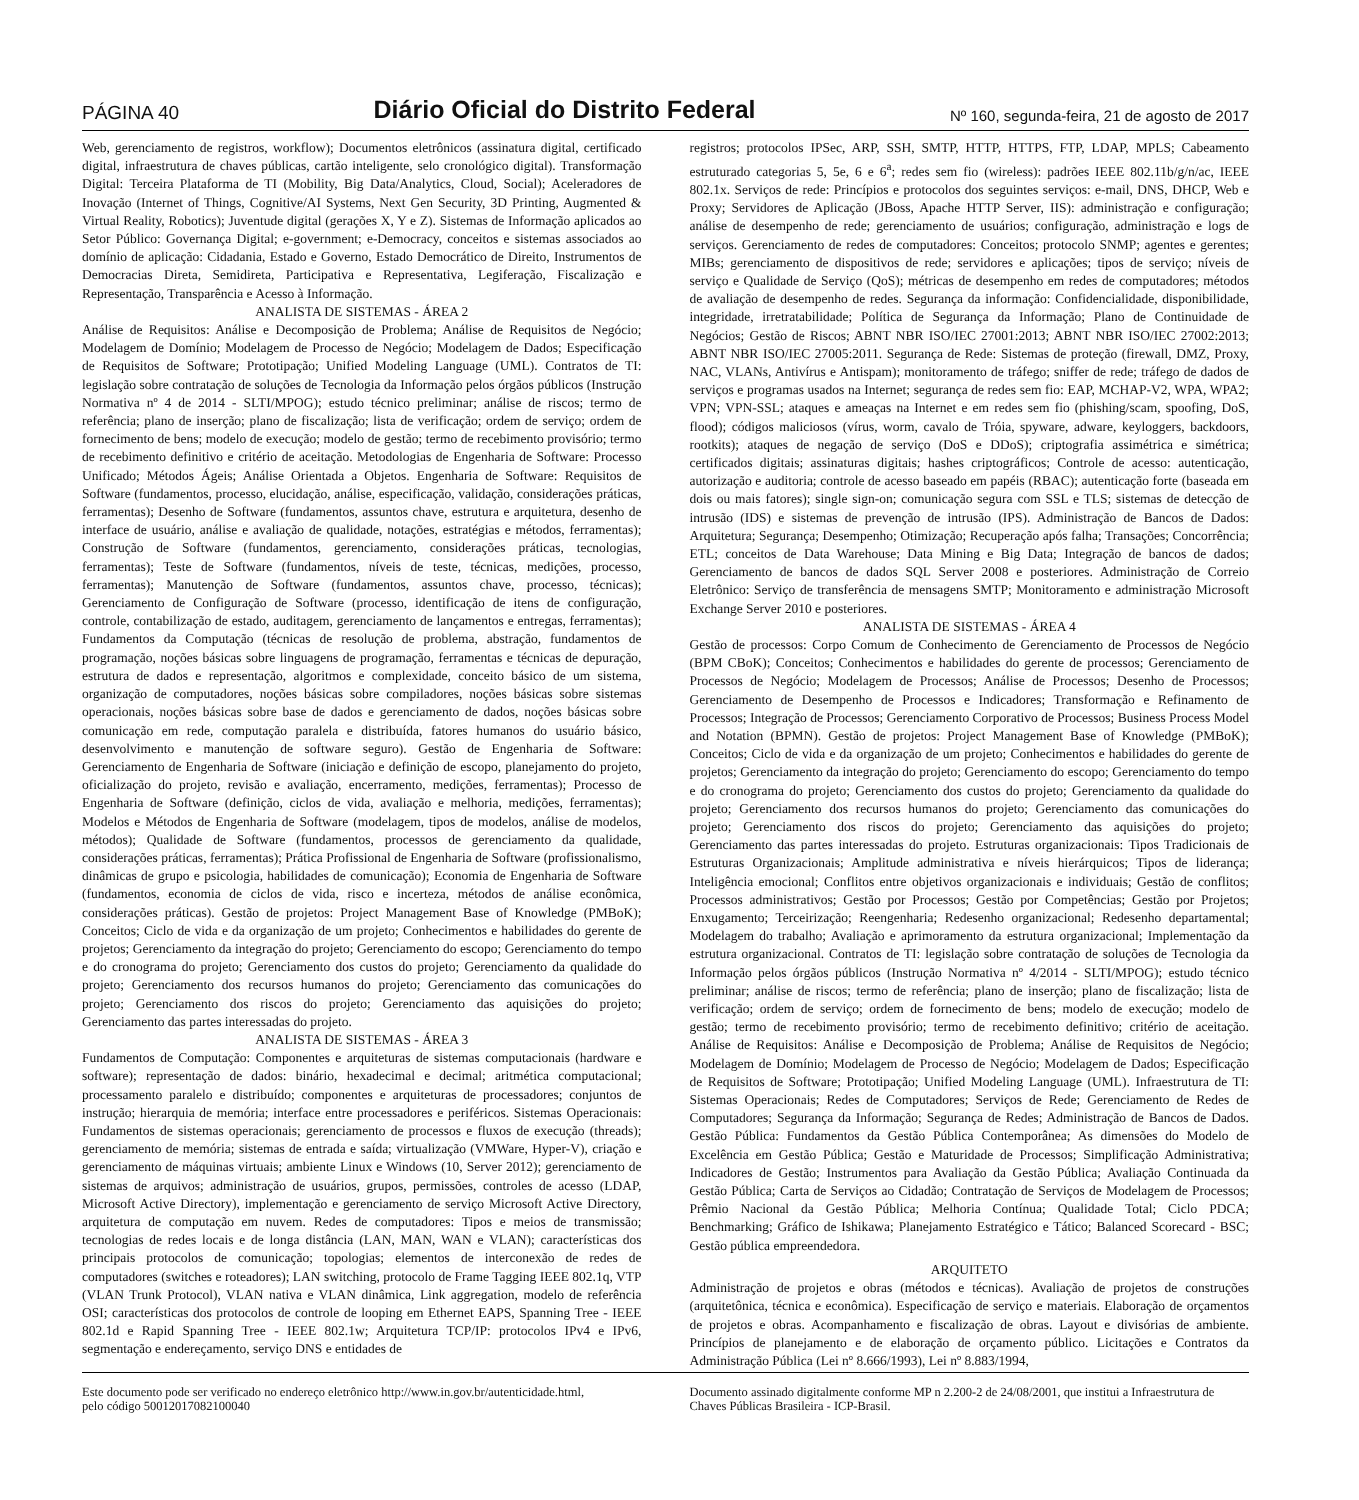PÁGINA 40 Diário Oficial do Distrito Federal Nº 160, segunda-feira, 21 de agosto de 2017
Web, gerenciamento de registros, workflow); Documentos eletrônicos (assinatura digital, certificado digital, infraestrutura de chaves públicas, cartão inteligente, selo cronológico digital). Transformação Digital: Terceira Plataforma de TI (Mobility, Big Data/Analytics, Cloud, Social); Aceleradores de Inovação (Internet of Things, Cognitive/AI Systems, Next Gen Security, 3D Printing, Augmented & Virtual Reality, Robotics); Juventude digital (gerações X, Y e Z). Sistemas de Informação aplicados ao Setor Público: Governança Digital; e-government; e-Democracy, conceitos e sistemas associados ao domínio de aplicação: Cidadania, Estado e Governo, Estado Democrático de Direito, Instrumentos de Democracias Direta, Semidireta, Participativa e Representativa, Legiferação, Fiscalização e Representação, Transparência e Acesso à Informação.
ANALISTA DE SISTEMAS - ÁREA 2
Análise de Requisitos: Análise e Decomposição de Problema; Análise de Requisitos de Negócio; Modelagem de Domínio; Modelagem de Processo de Negócio; Modelagem de Dados; Especificação de Requisitos de Software; Prototipação; Unified Modeling Language (UML). Contratos de TI: legislação sobre contratação de soluções de Tecnologia da Informação pelos órgãos públicos (Instrução Normativa nº 4 de 2014 - SLTI/MPOG); estudo técnico preliminar; análise de riscos; termo de referência; plano de inserção; plano de fiscalização; lista de verificação; ordem de serviço; ordem de fornecimento de bens; modelo de execução; modelo de gestão; termo de recebimento provisório; termo de recebimento definitivo e critério de aceitação. Metodologias de Engenharia de Software: Processo Unificado; Métodos Ágeis; Análise Orientada a Objetos. Engenharia de Software: Requisitos de Software (fundamentos, processo, elucidação, análise, especificação, validação, considerações práticas, ferramentas); Desenho de Software (fundamentos, assuntos chave, estrutura e arquitetura, desenho de interface de usuário, análise e avaliação de qualidade, notações, estratégias e métodos, ferramentas); Construção de Software (fundamentos, gerenciamento, considerações práticas, tecnologias, ferramentas); Teste de Software (fundamentos, níveis de teste, técnicas, medições, processo, ferramentas); Manutenção de Software (fundamentos, assuntos chave, processo, técnicas); Gerenciamento de Configuração de Software (processo, identificação de itens de configuração, controle, contabilização de estado, auditagem, gerenciamento de lançamentos e entregas, ferramentas); Fundamentos da Computação (técnicas de resolução de problema, abstração, fundamentos de programação, noções básicas sobre linguagens de programação, ferramentas e técnicas de depuração, estrutura de dados e representação, algoritmos e complexidade, conceito básico de um sistema, organização de computadores, noções básicas sobre compiladores, noções básicas sobre sistemas operacionais, noções básicas sobre base de dados e gerenciamento de dados, noções básicas sobre comunicação em rede, computação paralela e distribuída, fatores humanos do usuário básico, desenvolvimento e manutenção de software seguro). Gestão de Engenharia de Software: Gerenciamento de Engenharia de Software (iniciação e definição de escopo, planejamento do projeto, oficialização do projeto, revisão e avaliação, encerramento, medições, ferramentas); Processo de Engenharia de Software (definição, ciclos de vida, avaliação e melhoria, medições, ferramentas); Modelos e Métodos de Engenharia de Software (modelagem, tipos de modelos, análise de modelos, métodos); Qualidade de Software (fundamentos, processos de gerenciamento da qualidade, considerações práticas, ferramentas); Prática Profissional de Engenharia de Software (profissionalismo, dinâmicas de grupo e psicologia, habilidades de comunicação); Economia de Engenharia de Software (fundamentos, economia de ciclos de vida, risco e incerteza, métodos de análise econômica, considerações práticas). Gestão de projetos: Project Management Base of Knowledge (PMBoK); Conceitos; Ciclo de vida e da organização de um projeto; Conhecimentos e habilidades do gerente de projetos; Gerenciamento da integração do projeto; Gerenciamento do escopo; Gerenciamento do tempo e do cronograma do projeto; Gerenciamento dos custos do projeto; Gerenciamento da qualidade do projeto; Gerenciamento dos recursos humanos do projeto; Gerenciamento das comunicações do projeto; Gerenciamento dos riscos do projeto; Gerenciamento das aquisições do projeto; Gerenciamento das partes interessadas do projeto.
ANALISTA DE SISTEMAS - ÁREA 3
Fundamentos de Computação: Componentes e arquiteturas de sistemas computacionais (hardware e software); representação de dados: binário, hexadecimal e decimal; aritmética computacional; processamento paralelo e distribuído; componentes e arquiteturas de processadores; conjuntos de instrução; hierarquia de memória; interface entre processadores e periféricos. Sistemas Operacionais: Fundamentos de sistemas operacionais; gerenciamento de processos e fluxos de execução (threads); gerenciamento de memória; sistemas de entrada e saída; virtualização (VMWare, Hyper-V), criação e gerenciamento de máquinas virtuais; ambiente Linux e Windows (10, Server 2012); gerenciamento de sistemas de arquivos; administração de usuários, grupos, permissões, controles de acesso (LDAP, Microsoft Active Directory), implementação e gerenciamento de serviço Microsoft Active Directory, arquitetura de computação em nuvem. Redes de computadores: Tipos e meios de transmissão; tecnologias de redes locais e de longa distância (LAN, MAN, WAN e VLAN); características dos principais protocolos de comunicação; topologias; elementos de interconexão de redes de computadores (switches e roteadores); LAN switching, protocolo de Frame Tagging IEEE 802.1q, VTP (VLAN Trunk Protocol), VLAN nativa e VLAN dinâmica, Link aggregation, modelo de referência OSI; características dos protocolos de controle de looping em Ethernet EAPS, Spanning Tree - IEEE 802.1d e Rapid Spanning Tree - IEEE 802.1w; Arquitetura TCP/IP: protocolos IPv4 e IPv6, segmentação e endereçamento, serviço DNS e entidades de
registros; protocolos IPSec, ARP, SSH, SMTP, HTTP, HTTPS, FTP, LDAP, MPLS; Cabeamento estruturado categorias 5, 5e, 6 e 6<sup>a</sup>; redes sem fio (wireless): padrões IEEE 802.11b/g/n/ac, IEEE 802.1x. Serviços de rede: Princípios e protocolos dos seguintes serviços: e-mail, DNS, DHCP, Web e Proxy; Servidores de Aplicação (JBoss, Apache HTTP Server, IIS): administração e configuração; análise de desempenho de rede; gerenciamento de usuários; configuração, administração e logs de serviços. Gerenciamento de redes de computadores: Conceitos; protocolo SNMP; agentes e gerentes; MIBs; gerenciamento de dispositivos de rede; servidores e aplicações; tipos de serviço; níveis de serviço e Qualidade de Serviço (QoS); métricas de desempenho em redes de computadores; métodos de avaliação de desempenho de redes. Segurança da informação: Confidencialidade, disponibilidade, integridade, irretratabilidade; Política de Segurança da Informação; Plano de Continuidade de Negócios; Gestão de Riscos; ABNT NBR ISO/IEC 27001:2013; ABNT NBR ISO/IEC 27002:2013; ABNT NBR ISO/IEC 27005:2011. Segurança de Rede: Sistemas de proteção (firewall, DMZ, Proxy, NAC, VLANs, Antivírus e Antispam); monitoramento de tráfego; sniffer de rede; tráfego de dados de serviços e programas usados na Internet; segurança de redes sem fio: EAP, MCHAP-V2, WPA, WPA2; VPN; VPN-SSL; ataques e ameaças na Internet e em redes sem fio (phishing/scam, spoofing, DoS, flood); códigos maliciosos (vírus, worm, cavalo de Tróia, spyware, adware, keyloggers, backdoors, rootkits); ataques de negação de serviço (DoS e DDoS); criptografia assimétrica e simétrica; certificados digitais; assinaturas digitais; hashes criptográficos; Controle de acesso: autenticação, autorização e auditoria; controle de acesso baseado em papéis (RBAC); autenticação forte (baseada em dois ou mais fatores); single sign-on; comunicação segura com SSL e TLS; sistemas de detecção de intrusão (IDS) e sistemas de prevenção de intrusão (IPS). Administração de Bancos de Dados: Arquitetura; Segurança; Desempenho; Otimização; Recuperação após falha; Transações; Concorrência; ETL; conceitos de Data Warehouse; Data Mining e Big Data; Integração de bancos de dados; Gerenciamento de bancos de dados SQL Server 2008 e posteriores. Administração de Correio Eletrônico: Serviço de transferência de mensagens SMTP; Monitoramento e administração Microsoft Exchange Server 2010 e posteriores.
ANALISTA DE SISTEMAS - ÁREA 4
Gestão de processos: Corpo Comum de Conhecimento de Gerenciamento de Processos de Negócio (BPM CBoK); Conceitos; Conhecimentos e habilidades do gerente de processos; Gerenciamento de Processos de Negócio; Modelagem de Processos; Análise de Processos; Desenho de Processos; Gerenciamento de Desempenho de Processos e Indicadores; Transformação e Refinamento de Processos; Integração de Processos; Gerenciamento Corporativo de Processos; Business Process Model and Notation (BPMN). Gestão de projetos: Project Management Base of Knowledge (PMBoK); Conceitos; Ciclo de vida e da organização de um projeto; Conhecimentos e habilidades do gerente de projetos; Gerenciamento da integração do projeto; Gerenciamento do escopo; Gerenciamento do tempo e do cronograma do projeto; Gerenciamento dos custos do projeto; Gerenciamento da qualidade do projeto; Gerenciamento dos recursos humanos do projeto; Gerenciamento das comunicações do projeto; Gerenciamento dos riscos do projeto; Gerenciamento das aquisições do projeto; Gerenciamento das partes interessadas do projeto. Estruturas organizacionais: Tipos Tradicionais de Estruturas Organizacionais; Amplitude administrativa e níveis hierárquicos; Tipos de liderança; Inteligência emocional; Conflitos entre objetivos organizacionais e individuais; Gestão de conflitos; Processos administrativos; Gestão por Processos; Gestão por Competências; Gestão por Projetos; Enxugamento; Terceirização; Reengenharia; Redesenho organizacional; Redesenho departamental; Modelagem do trabalho; Avaliação e aprimoramento da estrutura organizacional; Implementação da estrutura organizacional. Contratos de TI: legislação sobre contratação de soluções de Tecnologia da Informação pelos órgãos públicos (Instrução Normativa nº 4/2014 - SLTI/MPOG); estudo técnico preliminar; análise de riscos; termo de referência; plano de inserção; plano de fiscalização; lista de verificação; ordem de serviço; ordem de fornecimento de bens; modelo de execução; modelo de gestão; termo de recebimento provisório; termo de recebimento definitivo; critério de aceitação. Análise de Requisitos: Análise e Decomposição de Problema; Análise de Requisitos de Negócio; Modelagem de Domínio; Modelagem de Processo de Negócio; Modelagem de Dados; Especificação de Requisitos de Software; Prototipação; Unified Modeling Language (UML). Infraestrutura de TI: Sistemas Operacionais; Redes de Computadores; Serviços de Rede; Gerenciamento de Redes de Computadores; Segurança da Informação; Segurança de Redes; Administração de Bancos de Dados. Gestão Pública: Fundamentos da Gestão Pública Contemporânea; As dimensões do Modelo de Excelência em Gestão Pública; Gestão e Maturidade de Processos; Simplificação Administrativa; Indicadores de Gestão; Instrumentos para Avaliação da Gestão Pública; Avaliação Continuada da Gestão Pública; Carta de Serviços ao Cidadão; Contratação de Serviços de Modelagem de Processos; Prêmio Nacional da Gestão Pública; Melhoria Contínua; Qualidade Total; Ciclo PDCA; Benchmarking; Gráfico de Ishikawa; Planejamento Estratégico e Tático; Balanced Scorecard - BSC; Gestão pública empreendedora.
ARQUITETO
Administração de projetos e obras (métodos e técnicas). Avaliação de projetos de construções (arquitetônica, técnica e econômica). Especificação de serviço e materiais. Elaboração de orçamentos de projetos e obras. Acompanhamento e fiscalização de obras. Layout e divisórias de ambiente. Princípios de planejamento e de elaboração de orçamento público. Licitações e Contratos da Administração Pública (Lei nº 8.666/1993), Lei nº 8.883/1994,
Este documento pode ser verificado no endereço eletrônico http://www.in.gov.br/autenticidade.html,
pelo código 50012017082100040
Documento assinado digitalmente conforme MP n 2.200-2 de 24/08/2001, que institui a Infraestrutura de Chaves Públicas Brasileira - ICP-Brasil.